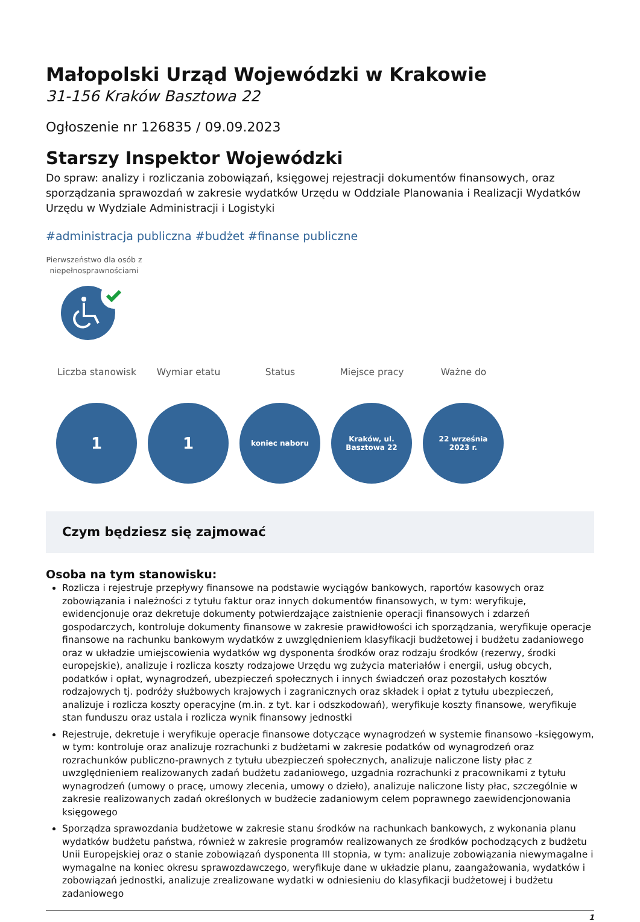Małopolski Urząd Wojewódzki w Krakowie
31-156 Kraków Basztowa 22
Ogłoszenie nr 126835 / 09.09.2023
Starszy Inspektor Wojewódzki
Do spraw: analizy i rozliczania zobowiązań, księgowej rejestracji dokumentów finansowych, oraz sporządzania sprawozdań w zakresie wydatków Urzędu w Oddziale Planowania i Realizacji Wydatków Urzędu w Wydziale Administracji i Logistyki
#administracja publiczna #budżet #finanse publiczne
Pierwszeństwo dla osób z niepełnosprawnościami
Liczba stanowisk
1
Wymiar etatu
1
Status
koniec naboru
Miejsce pracy
Kraków, ul.
Basztowa 22
Ważne do
22 września
2023 r.
Czym będziesz się zajmować
Osoba na tym stanowisku:
Rozlicza i rejestruje przepływy finansowe na podstawie wyciągów bankowych, raportów kasowych oraz zobowiązania i należności z tytułu faktur oraz innych dokumentów finansowych, w tym: weryfikuje, ewidencjonuje oraz dekretuje dokumenty potwierdzające zaistnienie operacji finansowych i zdarzeń gospodarczych, kontroluje dokumenty finansowe w zakresie prawidłowości ich sporządzania, weryfikuje operacje finansowe na rachunku bankowym wydatków z uwzględnieniem klasyfikacji budżetowej i budżetu zadaniowego oraz w układzie umiejscowienia wydatków wg dysponenta środków oraz rodzaju środków (rezerwy, środki europejskie), analizuje i rozlicza koszty rodzajowe Urzędu wg zużycia materiałów i energii, usług obcych, podatków i opłat, wynagrodzeń, ubezpieczeń społecznych i innych świadczeń oraz pozostałych kosztów rodzajowych tj. podróży służbowych krajowych i zagranicznych oraz składek i opłat z tytułu ubezpieczeń, analizuje i rozlicza koszty operacyjne (m.in. z tyt. kar i odszkodowań), weryfikuje koszty finansowe, weryfikuje stan funduszu oraz ustala i rozlicza wynik finansowy jednostki
Rejestruje, dekretuje i weryfikuje operacje finansowe dotyczące wynagrodzeń w systemie finansowo -księgowym, w tym: kontroluje oraz analizuje rozrachunki z budżetami w zakresie podatków od wynagrodzeń oraz rozrachunków publiczno-prawnych z tytułu ubezpieczeń społecznych, analizuje naliczone listy płac z uwzględnieniem realizowanych zadań budżetu zadaniowego, uzgadnia rozrachunki z pracownikami z tytułu wynagrodzeń (umowy o pracę, umowy zlecenia, umowy o dzieło), analizuje naliczone listy płac, szczególnie w zakresie realizowanych zadań określonych w budżecie zadaniowym celem poprawnego zaewidencjonowania księgowego
Sporządza sprawozdania budżetowe w zakresie stanu środków na rachunkach bankowych, z wykonania planu wydatków budżetu państwa, również w zakresie programów realizowanych ze środków pochodzących z budżetu Unii Europejskiej oraz o stanie zobowiązań dysponenta III stopnia, w tym: analizuje zobowiązania niewymagalne i wymagalne na koniec okresu sprawozdawczego, weryfikuje dane w układzie planu, zaangażowania, wydatków i zobowiązań jednostki, analizuje zrealizowane wydatki w odniesieniu do klasyfikacji budżetowej i budżetu zadaniowego
1